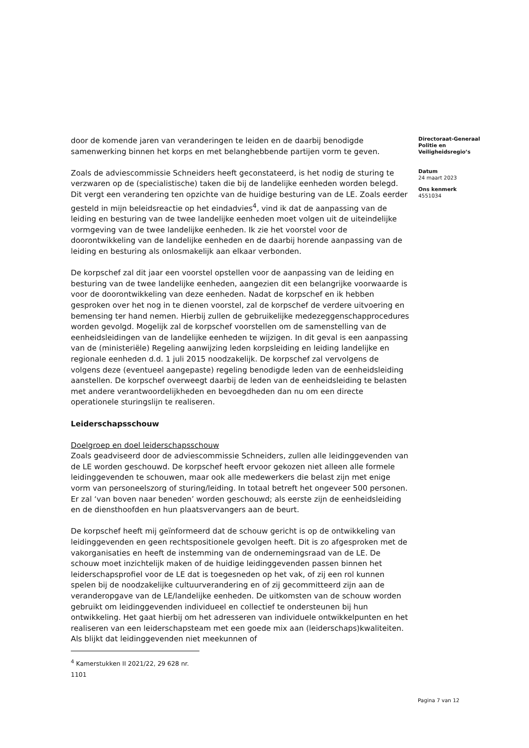door de komende jaren van veranderingen te leiden en de daarbij benodigde samenwerking binnen het korps en met belanghebbende partijen vorm te geven.
Zoals de adviescommissie Schneiders heeft geconstateerd, is het nodig de sturing te verzwaren op de (specialistische) taken die bij de landelijke eenheden worden belegd. Dit vergt een verandering ten opzichte van de huidige besturing van de LE. Zoals eerder gesteld in mijn beleidsreactie op het eindadvies<sup>4</sup>, vind ik dat de aanpassing van de leiding en besturing van de twee landelijke eenheden moet volgen uit de uiteindelijke vormgeving van de twee landelijke eenheden. Ik zie het voorstel voor de doorontwikkeling van de landelijke eenheden en de daarbij horende aanpassing van de leiding en besturing als onlosmakelijk aan elkaar verbonden.
De korpschef zal dit jaar een voorstel opstellen voor de aanpassing van de leiding en besturing van de twee landelijke eenheden, aangezien dit een belangrijke voorwaarde is voor de doorontwikkeling van deze eenheden. Nadat de korpschef en ik hebben gesproken over het nog in te dienen voorstel, zal de korpschef de verdere uitvoering en bemensing ter hand nemen. Hierbij zullen de gebruikelijke medezeggenschapprocedures worden gevolgd. Mogelijk zal de korpschef voorstellen om de samenstelling van de eenheidsleidingen van de landelijke eenheden te wijzigen. In dit geval is een aanpassing van de (ministeriële) Regeling aanwijzing leden korpsleiding en leiding landelijke en regionale eenheden d.d. 1 juli 2015 noodzakelijk. De korpschef zal vervolgens de volgens deze (eventueel aangepaste) regeling benodigde leden van de eenheidsleiding aanstellen. De korpschef overweegt daarbij de leden van de eenheidsleiding te belasten met andere verantwoordelijkheden en bevoegdheden dan nu om een directe operationele sturingslijn te realiseren.
Leiderschapsschouw
Doelgroep en doel leiderschapsschouw
Zoals geadviseerd door de adviescommissie Schneiders, zullen alle leidinggevenden van de LE worden geschouwd. De korpschef heeft ervoor gekozen niet alleen alle formele leidinggevenden te schouwen, maar ook alle medewerkers die belast zijn met enige vorm van personeelszorg of sturing/leiding. In totaal betreft het ongeveer 500 personen. Er zal ‘van boven naar beneden’ worden geschouwd; als eerste zijn de eenheidsleiding en de diensthoofden en hun plaatsvervangers aan de beurt.
De korpschef heeft mij geïnformeerd dat de schouw gericht is op de ontwikkeling van leidinggevenden en geen rechtspositionele gevolgen heeft. Dit is zo afgesproken met de vakorganisaties en heeft de instemming van de ondernemingsraad van de LE. De schouw moet inzichtelijk maken of de huidige leidinggevenden passen binnen het leiderschapsprofiel voor de LE dat is toegesneden op het vak, of zij een rol kunnen spelen bij de noodzakelijke cultuurverandering en of zij gecommitteerd zijn aan de veranderopgave van de LE/landelijke eenheden. De uitkomsten van de schouw worden gebruikt om leidinggevenden individueel en collectief te ondersteunen bij hun ontwikkeling. Het gaat hierbij om het adresseren van individuele ontwikkelpunten en het realiseren van een leiderschapsteam met een goede mix aan (leiderschaps)kwaliteiten. Als blijkt dat leidinggevenden niet meekunnen of
<sup>4</sup> Kamerstukken II 2021/22, 29 628 nr. 1101
Directoraat-Generaal Politie en Veiligheidsregio’s
Datum
24 maart 2023
Ons kenmerk
4551034
Pagina 7 van 12